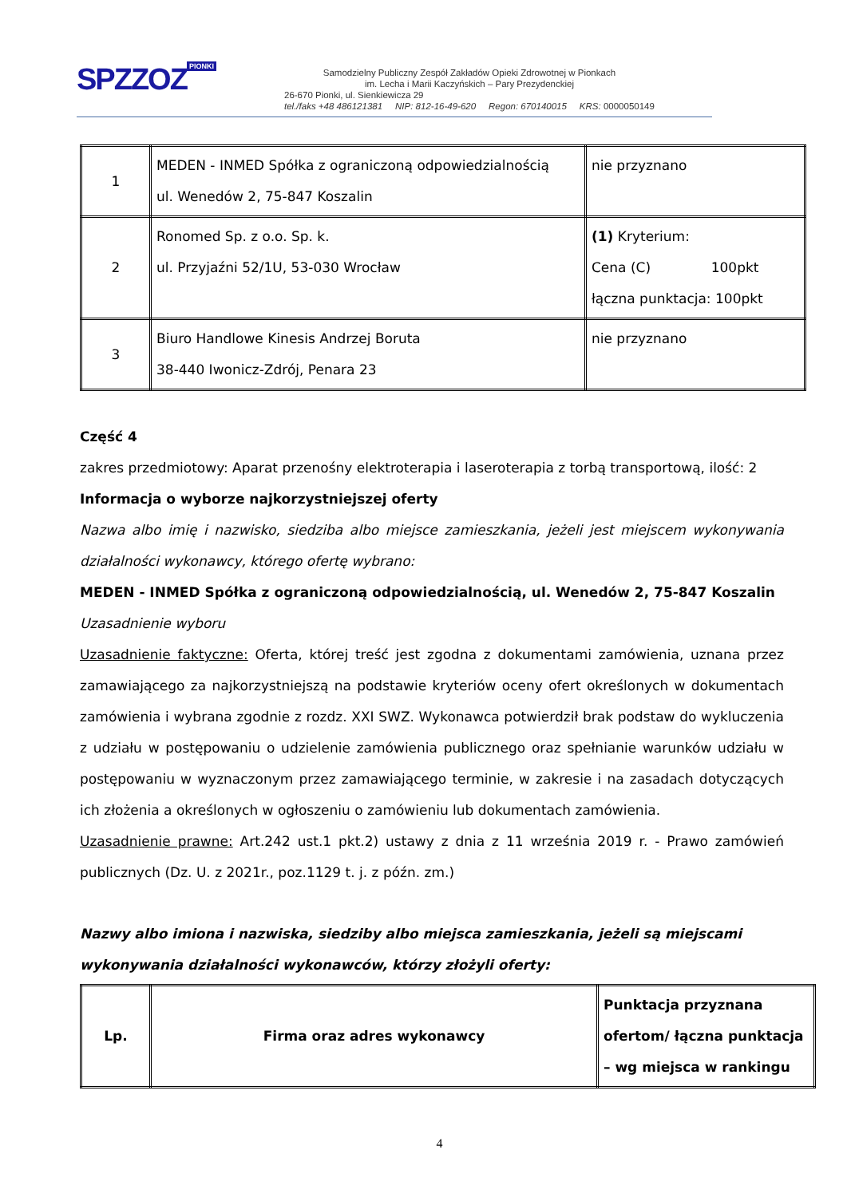SPZZOZ PIONKI
Samodzielny Publiczny Zespół Zakładów Opieki Zdrowotnej w Pionkach
im. Lecha i Marii Kaczyńskich – Pary Prezydenckiej
26-670 Pionki, ul. Sienkiewicza 29
tel./faks +48 486121381 NIP: 812-16-49-620 Regon: 670140015 KRS: 0000050149
| 1 | MEDEN - INMED Spółka z ograniczoną odpowiedzialnością ul. Wenedów 2, 75-847 Koszalin | nie przyznano |
| 2 | Ronomed Sp. z o.o. Sp. k. ul. Przyjaźni 52/1U, 53-030 Wrocław | (1) Kryterium: Cena (C) 100pkt łączna punktacja: 100pkt |
| 3 | Biuro Handlowe Kinesis Andrzej Boruta 38-440 Iwonicz-Zdrój, Penara 23 | nie przyznano |
Część 4
zakres przedmiotowy: Aparat przenośny elektroterapia i laseroterapia z torbą transportową, ilość: 2
Informacja o wyborze najkorzystniejszej oferty
Nazwa albo imię i nazwisko, siedziba albo miejsce zamieszkania, jeżeli jest miejscem wykonywania działalności wykonawcy, którego ofertę wybrano:
MEDEN - INMED Spółka z ograniczoną odpowiedzialnością, ul. Wenedów 2, 75-847 Koszalin
Uzasadnienie wyboru
Uzasadnienie faktyczne: Oferta, której treść jest zgodna z dokumentami zamówienia, uznana przez zamawiającego za najkorzystniejszą na podstawie kryteriów oceny ofert określonych w dokumentach zamówienia i wybrana zgodnie z rozdz. XXI SWZ. Wykonawca potwierdził brak podstaw do wykluczenia z udziału w postępowaniu o udzielenie zamówienia publicznego oraz spełnianie warunków udziału w postępowaniu w wyznaczonym przez zamawiającego terminie, w zakresie i na zasadach dotyczących ich złożenia a określonych w ogłoszeniu o zamówieniu lub dokumentach zamówienia.
Uzasadnienie prawne: Art.242 ust.1 pkt.2) ustawy z dnia z 11 września 2019 r. - Prawo zamówień publicznych (Dz. U. z 2021r., poz.1129 t. j. z późn. zm.)
Nazwy albo imiona i nazwiska, siedziby albo miejsca zamieszkania, jeżeli są miejscami wykonywania działalności wykonawców, którzy złożyli oferty:
| Lp. | Firma oraz adres wykonawcy | Punktacja przyznana ofertom/ łączna punktacja – wg miejsca w rankingu |
| --- | --- | --- |
4